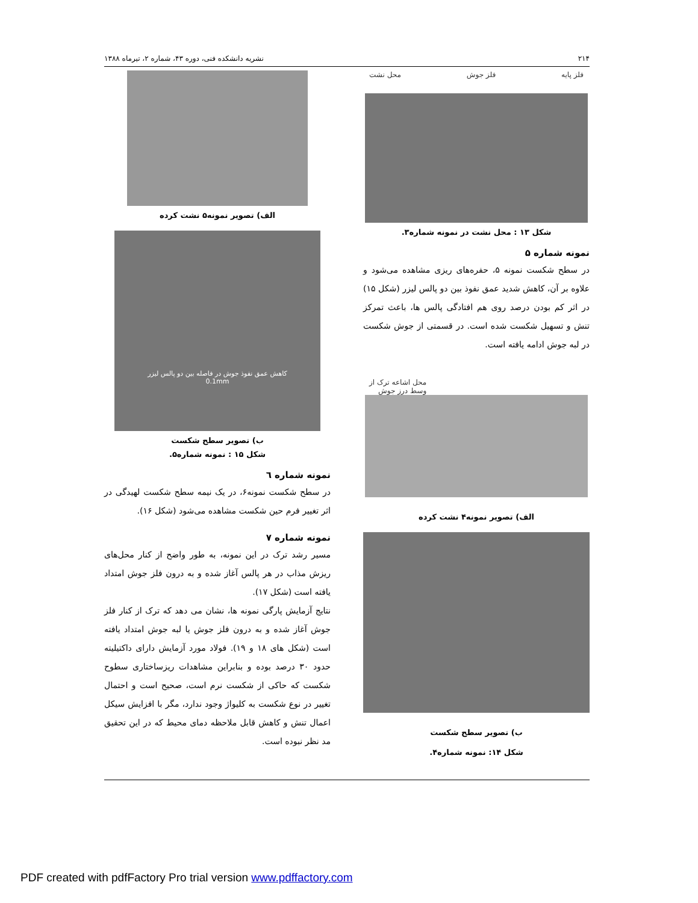۲۱۴ نشریه دانشکده فنی، دوره ۴۳، شماره ۲، تیرماه ۱۳۸۸
فلز پایه فلز جوش محل نشت
شکل ۱۳ : محل نشت در نمونه شماره۳.
نمونه شماره ۵
در سطح شکست نمونه ۵، حفره‌های ریزی مشاهده می‌شود و علاوه بر آن، کاهش شدید عمق نفوذ بین دو پالس لیزر (شکل ۱۵) در اثر کم بودن درصد روی هم افتادگی پالس ها، باعث تمرکز تنش و تسهیل شکست شده است. در قسمتی از جوش شکست در لبه جوش ادامه یافته است.
محل اشاعه ترک از
وسط درز جوش
الف) تصویر نمونه۴ نشت کرده
ب) تصویر سطح شکست
شکل ۱۴: نمونه شماره۴.
الف) تصویر نمونه۵ نشت کرده
کاهش عمق نفوذ جوش در فاصله بین دو پالس لیزر
0.1mm
ب) تصویر سطح شکست
شکل ۱۵ : نمونه شماره۵.
نمونه شماره ٦
در سطح شکست نمونه۶، در یک نیمه سطح شکست لهیدگی در اثر تغییر فرم حین شکست مشاهده می‌شود (شکل ۱۶).
نمونه شماره ۷
مسیر رشد ترک در این نمونه، به طور واضح از کنار محل‌های ریزش مذاب در هر پالس آغاز شده و به درون فلز جوش امتداد یافته است (شکل ۱۷).
نتایج آزمایش پارگی نمونه ها، نشان می دهد که ترک از کنار فلز جوش آغاز شده و به درون فلز جوش یا لبه جوش امتداد یافته است (شکل های ۱۸ و ۱۹). فولاد مورد آزمایش دارای داکتیلیته حدود ۳۰ درصد بوده و بنابراین مشاهدات ریزساختاری سطوح شکست که حاکی از شکست نرم است، صحیح است و احتمال تغییر در نوع شکست به کلیواژ وجود ندارد، مگر با افزایش سیکل اعمال تنش و کاهش قابل ملاحظه دمای محیط که در این تحقیق مد نظر نبوده است.
PDF created with pdfFactory Pro trial version www.pdffactory.com